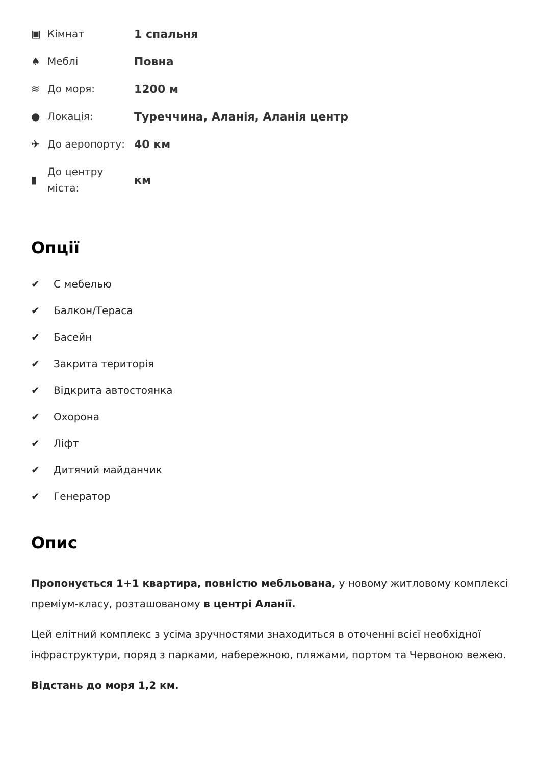| ▣ | Кімнат | 1 спальня |
| ♠ | Меблі | Повна |
| ≋ | До моря: | 1200 м |
| ● | Локація: | Туреччина, Аланія, Аланія центр |
| ✈ | До аеропорту: | 40 км |
| ▮ | До центру міста: | км |
Опції
✔ С мебелью
✔ Балкон/Тераса
✔ Басейн
✔ Закрита територія
✔ Відкрита автостоянка
✔ Охорона
✔ Ліфт
✔ Дитячий майданчик
✔ Генератор
Опис
Пропонується 1+1 квартира, повністю мебльована, у новому житловому комплексі преміум-класу, розташованому в центрі Аланії.
Цей елітний комплекс з усіма зручностями знаходиться в оточенні всієї необхідної інфраструктури, поряд з парками, набережною, пляжами, портом та Червоною вежею.
Відстань до моря 1,2 км.